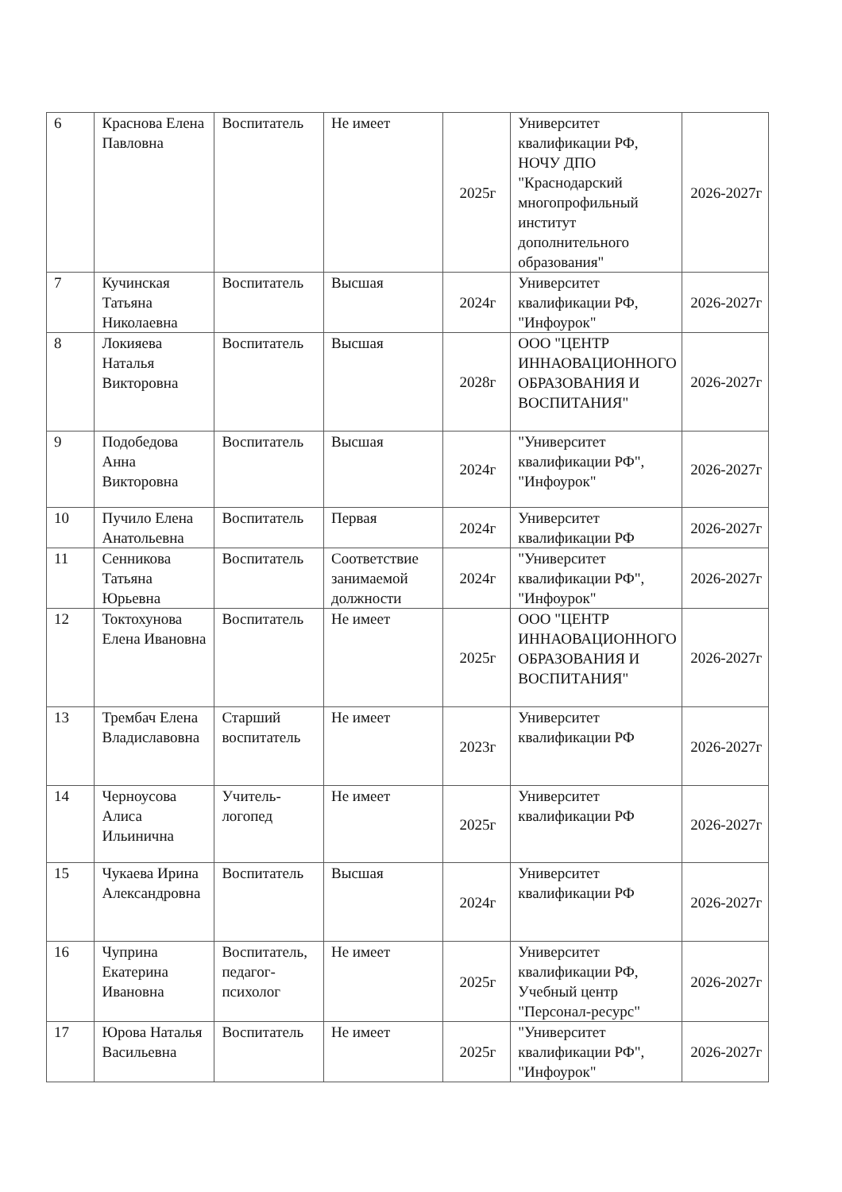| 6 | Краснова Елена Павловна | Воспитатель | Не имеет | 2025г | Университет квалификации РФ, НОЧУ ДПО "Краснодарский многопрофильный институт дополнительного образования" | 2026-2027г |
| 7 | Кучинская Татьяна Николаевна | Воспитатель | Высшая | 2024г | Университет квалификации РФ, "Инфоурок" | 2026-2027г |
| 8 | Локияева Наталья Викторовна | Воспитатель | Высшая | 2028г | ООО "ЦЕНТР ИННАОВАЦИОННОГО ОБРАЗОВАНИЯ И ВОСПИТАНИЯ" | 2026-2027г |
| 9 | Подобедова Анна Викторовна | Воспитатель | Высшая | 2024г | "Университет квалификации РФ", "Инфоурок" | 2026-2027г |
| 10 | Пучило Елена Анатольевна | Воспитатель | Первая | 2024г | Университет квалификации РФ | 2026-2027г |
| 11 | Сенникова Татьяна Юрьевна | Воспитатель | Соответствие занимаемой должности | 2024г | "Университет квалификации РФ", "Инфоурок" | 2026-2027г |
| 12 | Токтохунова Елена Ивановна | Воспитатель | Не имеет | 2025г | ООО "ЦЕНТР ИННАОВАЦИОННОГО ОБРАЗОВАНИЯ И ВОСПИТАНИЯ" | 2026-2027г |
| 13 | Трембач Елена Владиславовна | Старший воспитатель | Не имеет | 2023г | Университет квалификации РФ | 2026-2027г |
| 14 | Черноусова Алиса Ильинична | Учитель-логопед | Не имеет | 2025г | Университет квалификации РФ | 2026-2027г |
| 15 | Чукаева Ирина Александровна | Воспитатель | Высшая | 2024г | Университет квалификации РФ | 2026-2027г |
| 16 | Чуприна Екатерина Ивановна | Воспитатель, педагог-психолог | Не имеет | 2025г | Университет квалификации РФ, Учебный центр "Персонал-ресурс" | 2026-2027г |
| 17 | Юрова Наталья Васильевна | Воспитатель | Не имеет | 2025г | "Университет квалификации РФ", "Инфоурок" | 2026-2027г |